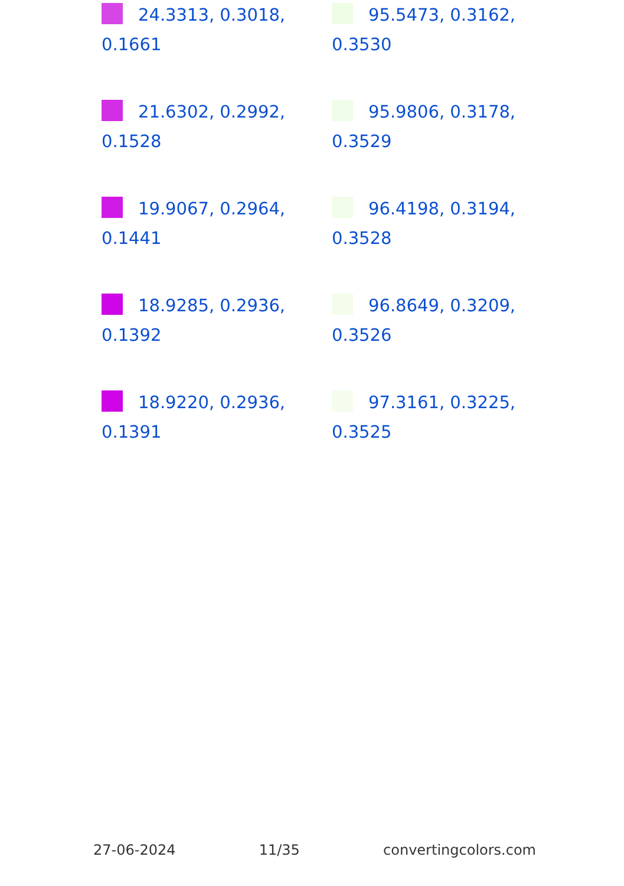24.3313, 0.3018, 0.1661
95.5473, 0.3162, 0.3530
21.6302, 0.2992, 0.1528
95.9806, 0.3178, 0.3529
19.9067, 0.2964, 0.1441
96.4198, 0.3194, 0.3528
18.9285, 0.2936, 0.1392
96.8649, 0.3209, 0.3526
18.9220, 0.2936, 0.1391
97.3161, 0.3225, 0.3525
27-06-2024 11/35 convertingcolors.com